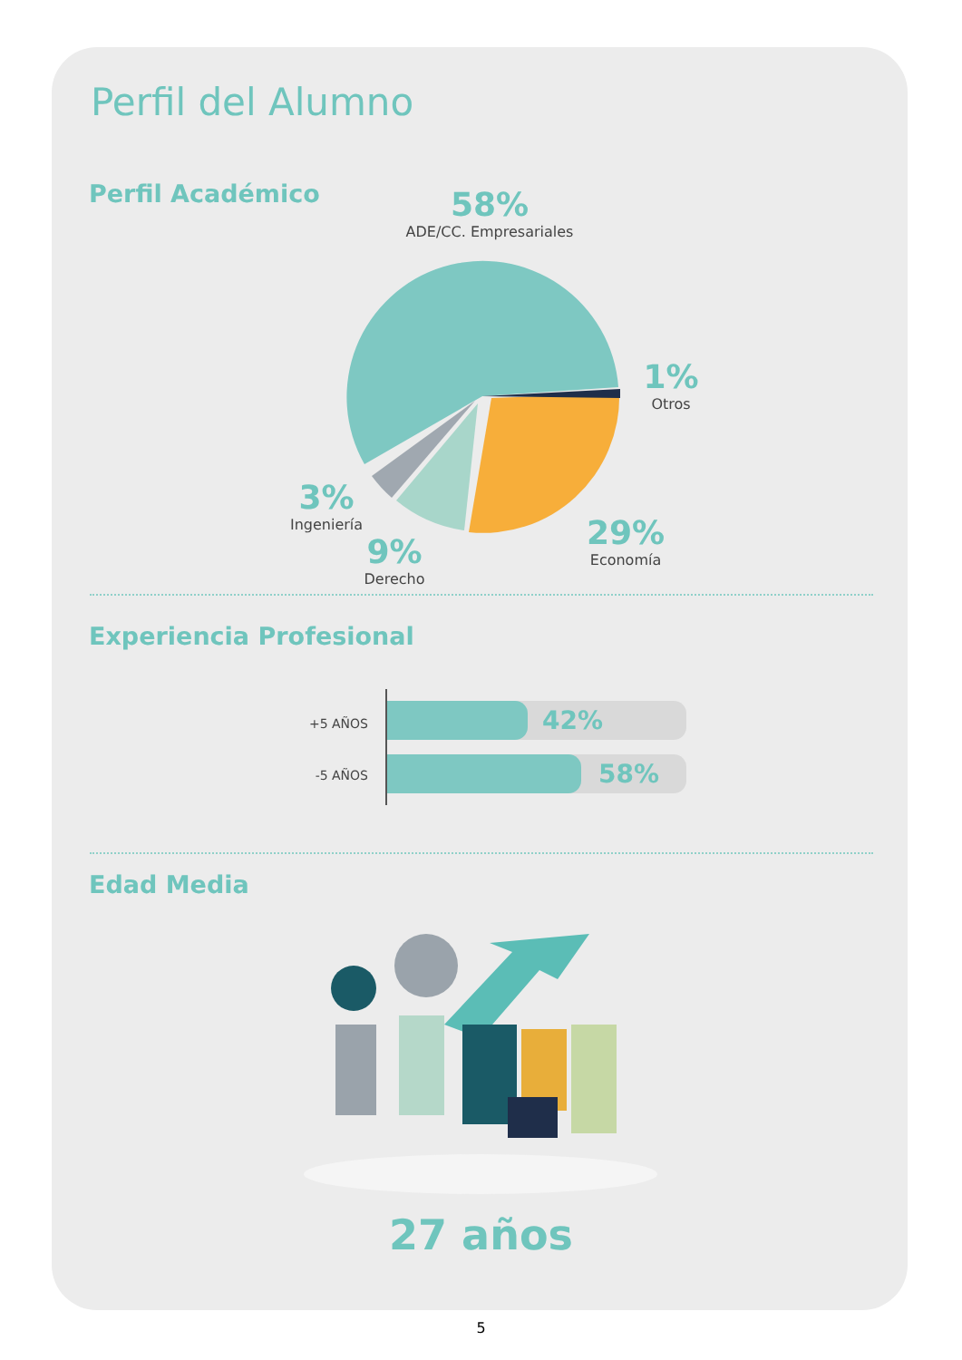Perfil del Alumno
Perfil Académico
58%
ADE/CC. Empresariales
1%
Otros
3%
Ingeniería
9%
Derecho
29%
Economía
Experiencia Profesional
+5 AÑOS 42%
-5 AÑOS 58%
Edad Media
27 años
5